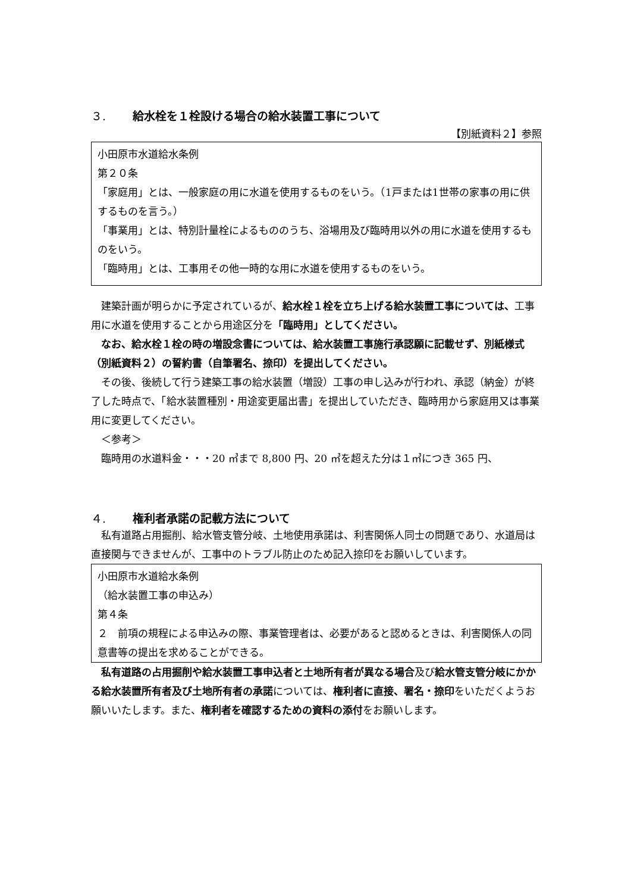３. 給水栓を１栓設ける場合の給水装置工事について
【別紙資料２】参照
小田原市水道給水条例
第２０条
「家庭用」とは、一般家庭の用に水道を使用するものをいう。（1戸または1世帯の家事の用に供するものを言う。）
「事業用」とは、特別計量栓によるもののうち、浴場用及び臨時用以外の用に水道を使用するものをいう。
「臨時用」とは、工事用その他一時的な用に水道を使用するものをいう。
建築計画が明らかに予定されているが、給水栓１栓を立ち上げる給水装置工事については、工事用に水道を使用することから用途区分を「臨時用」としてください。
なお、給水栓１栓の時の増設念書については、給水装置工事施行承認願に記載せず、別紙様式（別紙資料２）の誓約書（自筆署名、捺印）を提出してください。
その後、後続して行う建築工事の給水装置（増設）工事の申し込みが行われ、承認（納金）が終了した時点で、「給水装置種別・用途変更届出書」を提出していただき、臨時用から家庭用又は事業用に変更してください。
＜参考＞
臨時用の水道料金・・・20 ㎥まで 8,800 円、20 ㎥を超えた分は１㎥につき 365 円、
４. 権利者承諾の記載方法について
私有道路占用掘削、給水管支管分岐、土地使用承諾は、利害関係人同士の問題であり、水道局は直接関与できませんが、工事中のトラブル防止のため記入捺印をお願いしています。
小田原市水道給水条例
（給水装置工事の申込み）
第４条
２　前項の規程による申込みの際、事業管理者は、必要があると認めるときは、利害関係人の同意書等の提出を求めることができる。
私有道路の占用掘削や給水装置工事申込者と土地所有者が異なる場合及び給水管支管分岐にかかる給水装置所有者及び土地所有者の承諾については、権利者に直接、署名・捺印をいただくようお願いいたします。また、権利者を確認するための資料の添付をお願いします。